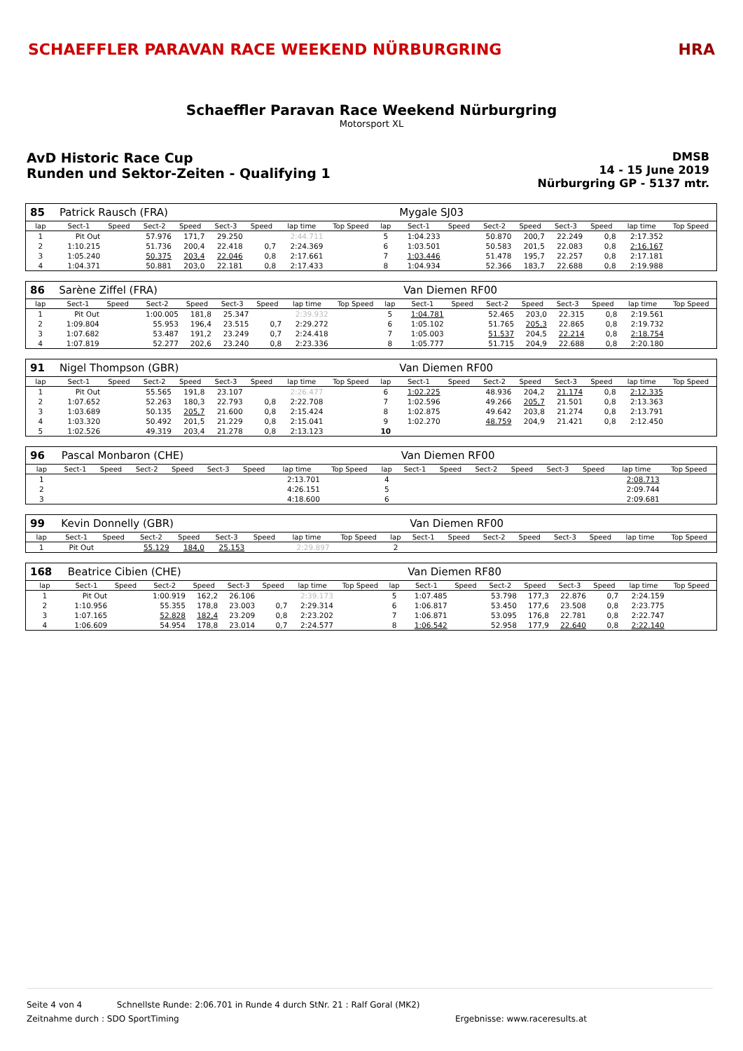SCHAEFFLER PARAVAN RACE WEEKEND NÜRBURGRING
HRA
Schaeffler Paravan Race Weekend Nürburgring
Motorsport XL
AvD Historic Race Cup
Runden und Sektor-Zeiten - Qualifying 1
DMSB
14 - 15 June 2019
Nürburgring GP - 5137 mtr.
| 85 | Patrick Rausch (FRA) | | | | | | | | | Mygale SJ03 | | | | | | | |
| lap | Sect-1 | Speed | Sect-2 | Speed | Sect-3 | Speed | lap time | Top Speed | lap | Sect-1 | Speed | Sect-2 | Speed | Sect-3 | Speed | lap time | Top Speed |
| 1 | Pit Out | | 57.976 | 171,7 | 29.250 | | 2:44.711 | | 5 | 1:04.233 | | 50.870 | 200,7 | 22.249 | 0,8 | 2:17.352 | |
| 2 | 1:10.215 | | 51.736 | 200,4 | 22.418 | 0,7 | 2:24.369 | | 6 | 1:03.501 | | 50.583 | 201,5 | 22.083 | 0,8 | 2:16.167 | |
| 3 | 1:05.240 | | 50.375 | 203,4 | 22.046 | 0,8 | 2:17.661 | | 7 | 1:03.446 | | 51.478 | 195,7 | 22.257 | 0,8 | 2:17.181 | |
| 4 | 1:04.371 | | 50.881 | 203,0 | 22.181 | 0,8 | 2:17.433 | | 8 | 1:04.934 | | 52.366 | 183,7 | 22.688 | 0,8 | 2:19.988 | |
| 86 | Sarène Ziffel (FRA) | | | | | | | | | Van Diemen RF00 | | | | | | | |
| lap | Sect-1 | Speed | Sect-2 | Speed | Sect-3 | Speed | lap time | Top Speed | lap | Sect-1 | Speed | Sect-2 | Speed | Sect-3 | Speed | lap time | Top Speed |
| 1 | Pit Out | | 1:00.005 | 181,8 | 25.347 | | 2:39.932 | | 5 | 1:04.781 | | 52.465 | 203,0 | 22.315 | 0,8 | 2:19.561 | |
| 2 | 1:09.804 | | 55.953 | 196,4 | 23.515 | 0,7 | 2:29.272 | | 6 | 1:05.102 | | 51.765 | 205,3 | 22.865 | 0,8 | 2:19.732 | |
| 3 | 1:07.682 | | 53.487 | 191,2 | 23.249 | 0,7 | 2:24.418 | | 7 | 1:05.003 | | 51.537 | 204,5 | 22.214 | 0,8 | 2:18.754 | |
| 4 | 1:07.819 | | 52.277 | 202,6 | 23.240 | 0,8 | 2:23.336 | | 8 | 1:05.777 | | 51.715 | 204,9 | 22.688 | 0,8 | 2:20.180 | |
| 91 | Nigel Thompson (GBR) | | | | | | | | | Van Diemen RF00 | | | | | | | |
| lap | Sect-1 | Speed | Sect-2 | Speed | Sect-3 | Speed | lap time | Top Speed | lap | Sect-1 | Speed | Sect-2 | Speed | Sect-3 | Speed | lap time | Top Speed |
| 1 | Pit Out | | 55.565 | 191,8 | 23.107 | | 2:26.477 | | 6 | 1:02.225 | | 48.936 | 204,2 | 21.174 | 0,8 | 2:12.335 | |
| 2 | 1:07.652 | | 52.263 | 180,3 | 22.793 | 0,8 | 2:22.708 | | 7 | 1:02.596 | | 49.266 | 205,7 | 21.501 | 0,8 | 2:13.363 | |
| 3 | 1:03.689 | | 50.135 | 205,7 | 21.600 | 0,8 | 2:15.424 | | 8 | 1:02.875 | | 49.642 | 203,8 | 21.274 | 0,8 | 2:13.791 | |
| 4 | 1:03.320 | | 50.492 | 201,5 | 21.229 | 0,8 | 2:15.041 | | 9 | 1:02.270 | | 48.759 | 204,9 | 21.421 | 0,8 | 2:12.450 | |
| 5 | 1:02.526 | | 49.319 | 203,4 | 21.278 | 0,8 | 2:13.123 | | 10 | | | | | | | | |
| 96 | Pascal Monbaron (CHE) | | | | | | | | | Van Diemen RF00 | | | | | | | |
| lap | Sect-1 | Speed | Sect-2 | Speed | Sect-3 | Speed | lap time | Top Speed | lap | Sect-1 | Speed | Sect-2 | Speed | Sect-3 | Speed | lap time | Top Speed |
| 1 | | | | | | | 2:13.701 | | 4 | | | | | | | 2:08.713 | |
| 2 | | | | | | | 4:26.151 | | 5 | | | | | | | 2:09.744 | |
| 3 | | | | | | | 4:18.600 | | 6 | | | | | | | 2:09.681 | |
| 99 | Kevin Donnelly (GBR) | | | | | | | | | Van Diemen RF00 | | | | | | | |
| lap | Sect-1 | Speed | Sect-2 | Speed | Sect-3 | Speed | lap time | Top Speed | lap | Sect-1 | Speed | Sect-2 | Speed | Sect-3 | Speed | lap time | Top Speed |
| 1 | Pit Out | | 55.129 | 184,0 | 25.153 | | 2:29.897 | | 2 | | | | | | | | |
| 168 | Beatrice Cibien (CHE) | | | | | | | | | Van Diemen RF80 | | | | | | | |
| lap | Sect-1 | Speed | Sect-2 | Speed | Sect-3 | Speed | lap time | Top Speed | lap | Sect-1 | Speed | Sect-2 | Speed | Sect-3 | Speed | lap time | Top Speed |
| 1 | Pit Out | | 1:00.919 | 162,2 | 26.106 | | 2:39.173 | | 5 | 1:07.485 | | 53.798 | 177,3 | 22.876 | 0,7 | 2:24.159 | |
| 2 | 1:10.956 | | 55.355 | 178,8 | 23.003 | 0,7 | 2:29.314 | | 6 | 1:06.817 | | 53.450 | 177,6 | 23.508 | 0,8 | 2:23.775 | |
| 3 | 1:07.165 | | 52.828 | 182,4 | 23.209 | 0,8 | 2:23.202 | | 7 | 1:06.871 | | 53.095 | 176,8 | 22.781 | 0,8 | 2:22.747 | |
| 4 | 1:06.609 | | 54.954 | 178,8 | 23.014 | 0,7 | 2:24.577 | | 8 | 1:06.542 | | 52.958 | 177,9 | 22.640 | 0,8 | 2:22.140 | |
Seite 4 von 4 Schnellste Runde: 2:06.701 in Runde 4 durch StNr. 21 : Ralf Goral (MK2)
Zeitnahme durch : SDO SportTiming Ergebnisse: www.raceresults.at